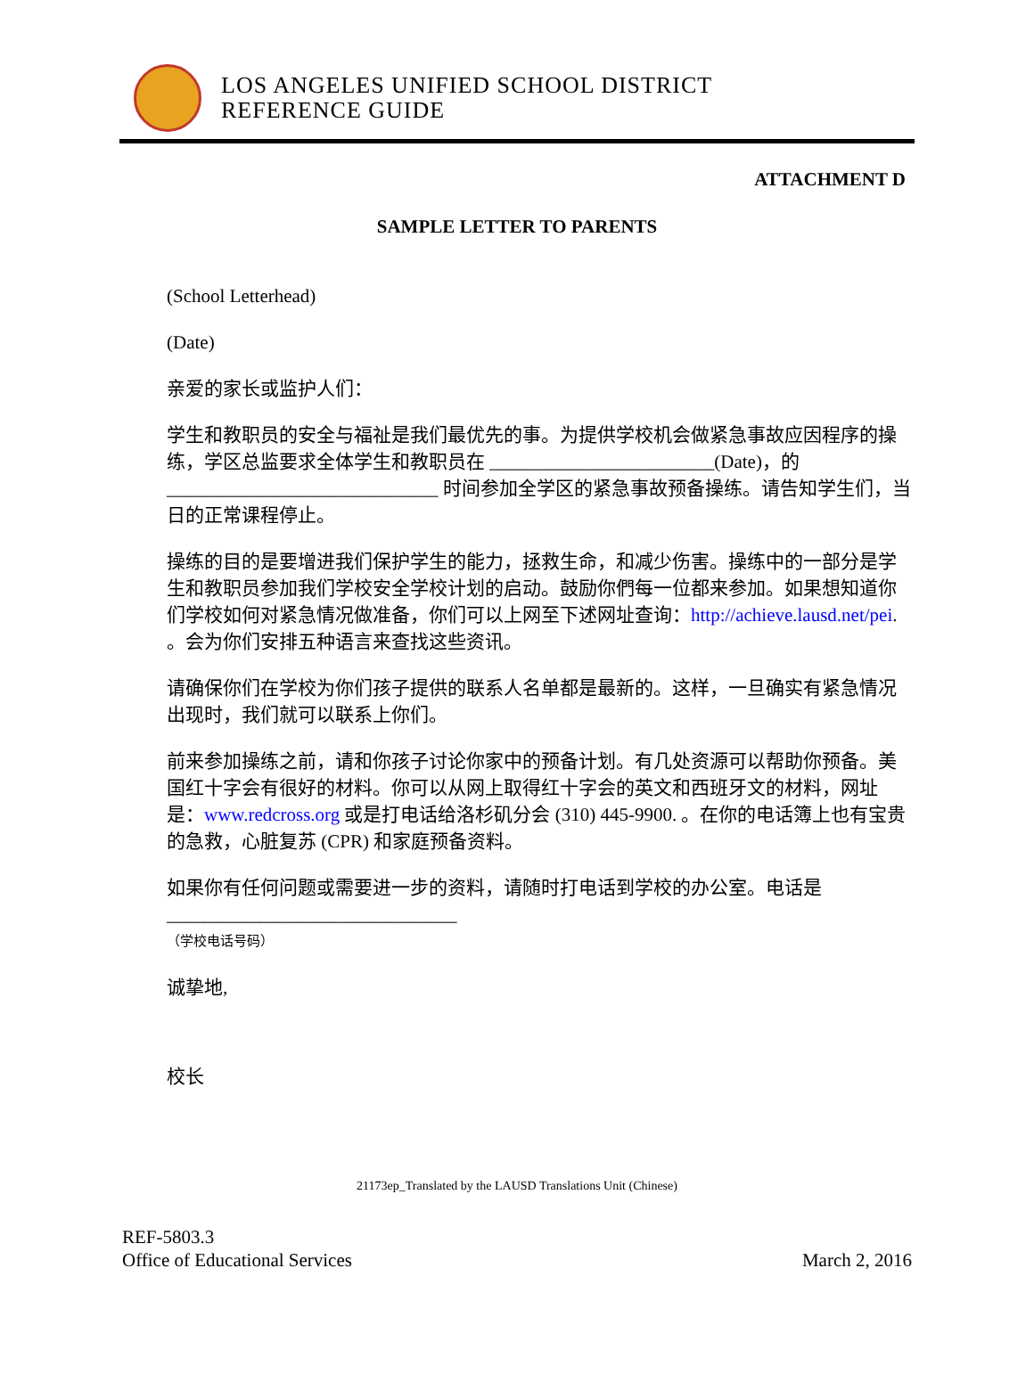LOS ANGELES UNIFIED SCHOOL DISTRICT
REFERENCE GUIDE
ATTACHMENT D
SAMPLE LETTER TO PARENTS
(School Letterhead)
(Date)
亲爱的家长或监护人们：
学生和教职员的安全与福祉是我们最优先的事。为提供学校机会做紧急事故应因程序的操练，学区总监要求全体学生和教职员在 ________________________(Date)，的_____________________________ 时间参加全学区的紧急事故预备操练。请告知学生们，当日的正常课程停止。
操练的目的是要增进我们保护学生的能力，拯救生命，和减少伤害。操练中的一部分是学生和教职员参加我们学校安全学校计划的启动。鼓励你們每一位都来参加。如果想知道你们学校如何对紧急情况做准备，你们可以上网至下述网址查询：http://achieve.lausd.net/pei. 。会为你们安排五种语言来查找这些资讯。
请确保你们在学校为你们孩子提供的联系人名单都是最新的。这样，一旦确实有紧急情况出现时，我们就可以联系上你们。
前来参加操练之前，请和你孩子讨论你家中的预备计划。有几处资源可以帮助你预备。美国红十字会有很好的材料。你可以从网上取得红十字会的英文和西班牙文的材料，网址是：www.redcross.org 或是打电话给洛杉矶分会 (310) 445-9900. 。在你的电话簿上也有宝贵的急救，心脏复苏 (CPR) 和家庭预备资料。
如果你有任何问题或需要进一步的资料，请随时打电话到学校的办公室。电话是
_______________________________
（学校电话号码）
诚挚地,
校长
21173ep_Translated by the LAUSD Translations Unit (Chinese)
REF-5803.3
Office of Educational Services
March 2, 2016